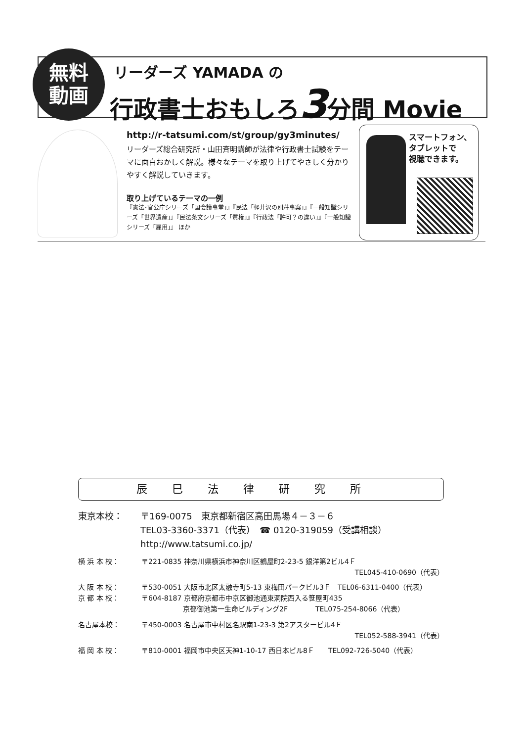無料
動画
リーダーズ YAMADA の
行政書士おもしろ3分間 Movie
http://r-tatsumi.com/st/group/gy3minutes/
リーダーズ総合研究所・山田斉明講師が法律や行政書士試験をテーマに面白おかしく解説。様々なテーマを取り上げてやさしく分かりやすく解説していきます。
取り上げているテーマの一例
『憲法･官公庁シリーズ「国会議事堂」』『民法「軽井沢の別荘事案」』『一般知識シリーズ「世界遺産」』『民法条文シリーズ「質権」』『行政法「許可？の違い」』『一般知識シリーズ「雇用」』 ほか
スマートフォン、
タブレットで
視聴できます。
辰巳法律研究所
東京本校： 〒169-0075　東京都新宿区高田馬場４－３－６
TEL03-3360-3371（代表）　☎ 0120-319059（受講相談）
http://www.tatsumi.co.jp/
横 浜 本 校： 〒221-0835 神奈川県横浜市神奈川区鶴屋町2-23-5 銀洋第2ビル4Ｆ
TEL045-410-0690（代表）
大 阪 本 校： 〒530-0051 大阪市北区太融寺町5-13 東梅田パークビル3Ｆ　TEL06-6311-0400（代表）
京 都 本 校： 〒604-8187 京都府京都市中京区御池通東洞院西入る笹屋町435
　　　　　　京都御池第一生命ビルディング2F　　　　TEL075-254-8066（代表）
名古屋本校： 〒450-0003 名古屋市中村区名駅南1-23-3 第2アスタービル4Ｆ
TEL052-588-3941（代表）
福 岡 本 校： 〒810-0001 福岡市中央区天神1-10-17 西日本ビル8Ｆ　　TEL092-726-5040（代表）